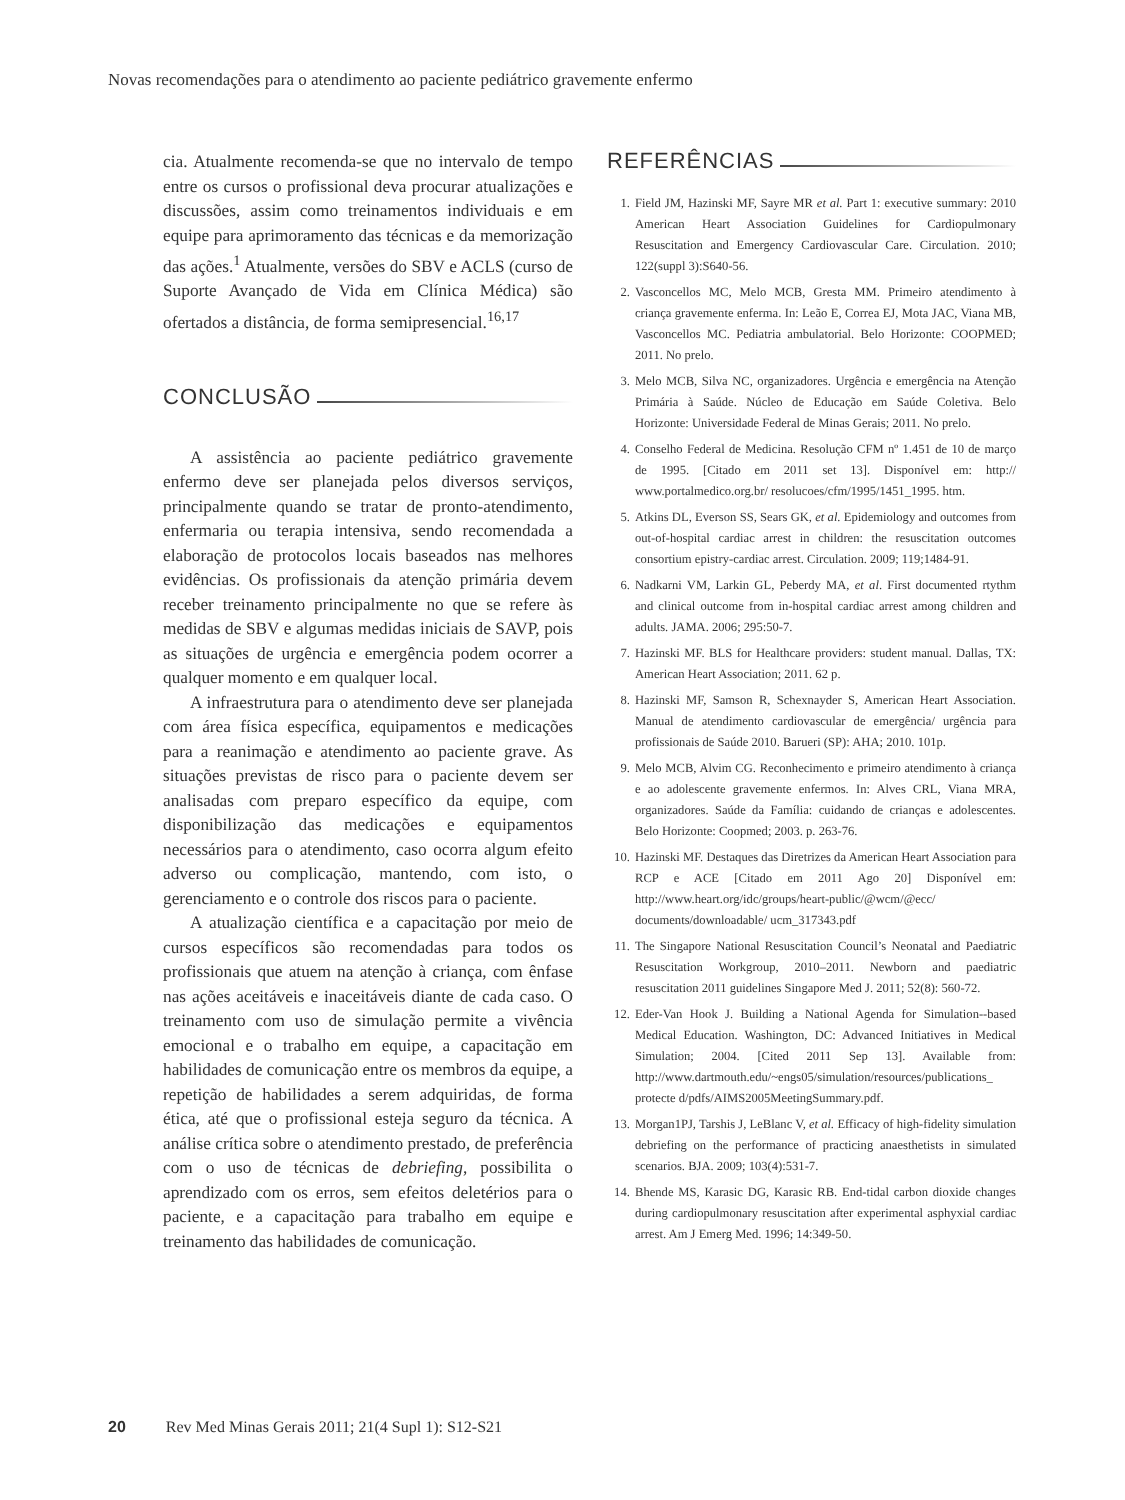Novas recomendações para o atendimento ao paciente pediátrico gravemente enfermo
cia. Atualmente recomenda-se que no intervalo de tempo entre os cursos o profissional deva procurar atualizações e discussões, assim como treinamentos individuais e em equipe para aprimoramento das técnicas e da memorização das ações.<sup>1</sup> Atualmente, versões do SBV e ACLS (curso de Suporte Avançado de Vida em Clínica Médica) são ofertados a distância, de forma semipresencial.<sup>16,17</sup>
CONCLUSÃO
A assistência ao paciente pediátrico gravemente enfermo deve ser planejada pelos diversos serviços, principalmente quando se tratar de pronto-atendimento, enfermaria ou terapia intensiva, sendo recomendada a elaboração de protocolos locais baseados nas melhores evidências. Os profissionais da atenção primária devem receber treinamento principalmente no que se refere às medidas de SBV e algumas medidas iniciais de SAVP, pois as situações de urgência e emergência podem ocorrer a qualquer momento e em qualquer local.
A infraestrutura para o atendimento deve ser planejada com área física específica, equipamentos e medicações para a reanimação e atendimento ao paciente grave. As situações previstas de risco para o paciente devem ser analisadas com preparo específico da equipe, com disponibilização das medicações e equipamentos necessários para o atendimento, caso ocorra algum efeito adverso ou complicação, mantendo, com isto, o gerenciamento e o controle dos riscos para o paciente.
A atualização científica e a capacitação por meio de cursos específicos são recomendadas para todos os profissionais que atuem na atenção à criança, com ênfase nas ações aceitáveis e inaceitáveis diante de cada caso. O treinamento com uso de simulação permite a vivência emocional e o trabalho em equipe, a capacitação em habilidades de comunicação entre os membros da equipe, a repetição de habilidades a serem adquiridas, de forma ética, até que o profissional esteja seguro da técnica. A análise crítica sobre o atendimento prestado, de preferência com o uso de técnicas de debriefing, possibilita o aprendizado com os erros, sem efeitos deletérios para o paciente, e a capacitação para trabalho em equipe e treinamento das habilidades de comunicação.
REFERÊNCIAS
1. Field JM, Hazinski MF, Sayre MR et al. Part 1: executive summary: 2010 American Heart Association Guidelines for Cardiopulmonary Resuscitation and Emergency Cardiovascular Care. Circulation. 2010; 122(suppl 3):S640-56.
2. Vasconcellos MC, Melo MCB, Gresta MM. Primeiro atendimento à criança gravemente enferma. In: Leão E, Correa EJ, Mota JAC, Viana MB, Vasconcellos MC. Pediatria ambulatorial. Belo Horizonte: COOPMED; 2011. No prelo.
3. Melo MCB, Silva NC, organizadores. Urgência e emergência na Atenção Primária à Saúde. Núcleo de Educação em Saúde Coletiva. Belo Horizonte: Universidade Federal de Minas Gerais; 2011. No prelo.
4. Conselho Federal de Medicina. Resolução CFM nº 1.451 de 10 de março de 1995. [Citado em 2011 set 13]. Disponível em: http:// www.portalmedico.org.br/ resolucoes/cfm/1995/1451_1995. htm.
5. Atkins DL, Everson SS, Sears GK, et al. Epidemiology and outcomes from out-of-hospital cardiac arrest in children: the resuscitation outcomes consortium epistry-cardiac arrest. Circulation. 2009; 119;1484-91.
6. Nadkarni VM, Larkin GL, Peberdy MA, et al. First documented rtythm and clinical outcome from in-hospital cardiac arrest among children and adults. JAMA. 2006; 295:50-7.
7. Hazinski MF. BLS for Healthcare providers: student manual. Dallas, TX: American Heart Association; 2011. 62 p.
8. Hazinski MF, Samson R, Schexnayder S, American Heart Association. Manual de atendimento cardiovascular de emergência/ urgência para profissionais de Saúde 2010. Barueri (SP): AHA; 2010. 101p.
9. Melo MCB, Alvim CG. Reconhecimento e primeiro atendimento à criança e ao adolescente gravemente enfermos. In: Alves CRL, Viana MRA, organizadores. Saúde da Família: cuidando de crianças e adolescentes. Belo Horizonte: Coopmed; 2003. p. 263-76.
10. Hazinski MF. Destaques das Diretrizes da American Heart Association para RCP e ACE [Citado em 2011 Ago 20] Disponível em: http://www.heart.org/idc/groups/heart-public/@wcm/@ecc/ documents/downloadable/ ucm_317343.pdf
11. The Singapore National Resuscitation Council’s Neonatal and Paediatric Resuscitation Workgroup, 2010–2011. Newborn and paediatric resuscitation 2011 guidelines Singapore Med J. 2011; 52(8): 560-72.
12. Eder-Van Hook J. Building a National Agenda for Simulation--based Medical Education. Washington, DC: Advanced Initiatives in Medical Simulation; 2004. [Cited 2011 Sep 13]. Available from: http://www.dartmouth.edu/~engs05/simulation/resources/publications_ protecte d/pdfs/AIMS2005MeetingSummary.pdf.
13. Morgan1PJ, Tarshis J, LeBlanc V, et al. Efficacy of high-fidelity simulation debriefing on the performance of practicing anaesthetists in simulated scenarios. BJA. 2009; 103(4):531-7.
14. Bhende MS, Karasic DG, Karasic RB. End-tidal carbon dioxide changes during cardiopulmonary resuscitation after experimental asphyxial cardiac arrest. Am J Emerg Med. 1996; 14:349-50.
20 Rev Med Minas Gerais 2011; 21(4 Supl 1): S12-S21